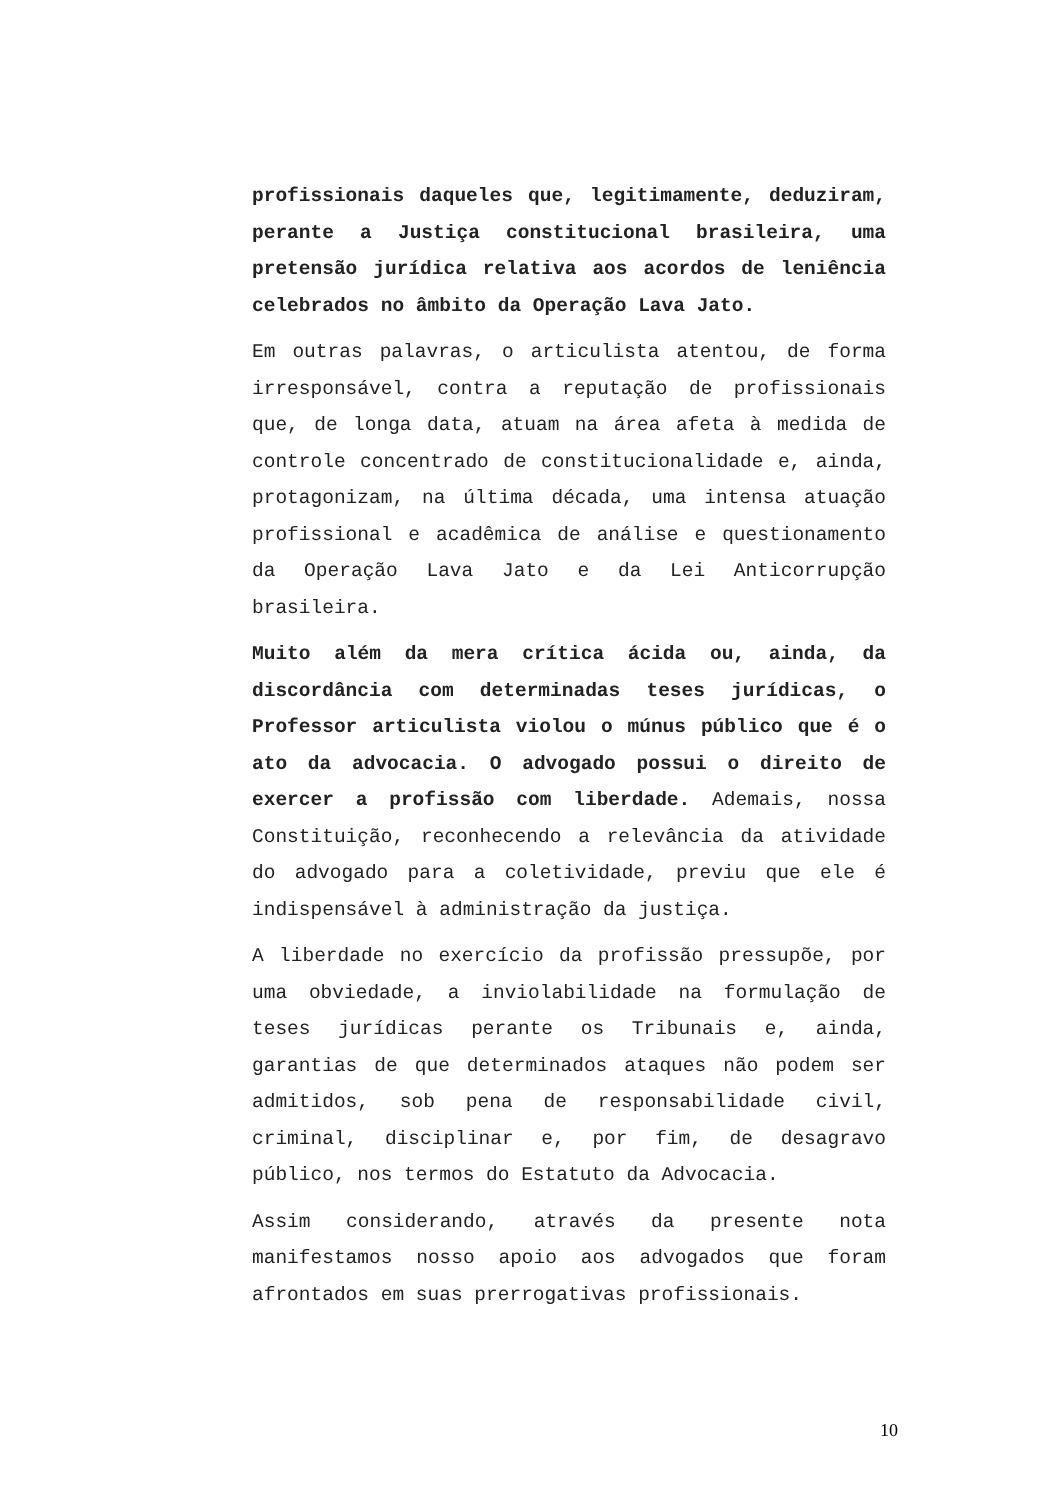profissionais daqueles que, legitimamente, deduziram, perante a Justiça constitucional brasileira, uma pretensão jurídica relativa aos acordos de leniência celebrados no âmbito da Operação Lava Jato.
Em outras palavras, o articulista atentou, de forma irresponsável, contra a reputação de profissionais que, de longa data, atuam na área afeta à medida de controle concentrado de constitucionalidade e, ainda, protagonizam, na última década, uma intensa atuação profissional e acadêmica de análise e questionamento da Operação Lava Jato e da Lei Anticorrupção brasileira.
Muito além da mera crítica ácida ou, ainda, da discordância com determinadas teses jurídicas, o Professor articulista violou o múnus público que é o ato da advocacia. O advogado possui o direito de exercer a profissão com liberdade. Ademais, nossa Constituição, reconhecendo a relevância da atividade do advogado para a coletividade, previu que ele é indispensável à administração da justiça.
A liberdade no exercício da profissão pressupõe, por uma obviedade, a inviolabilidade na formulação de teses jurídicas perante os Tribunais e, ainda, garantias de que determinados ataques não podem ser admitidos, sob pena de responsabilidade civil, criminal, disciplinar e, por fim, de desagravo público, nos termos do Estatuto da Advocacia.
Assim considerando, através da presente nota manifestamos nosso apoio aos advogados que foram afrontados em suas prerrogativas profissionais.
10